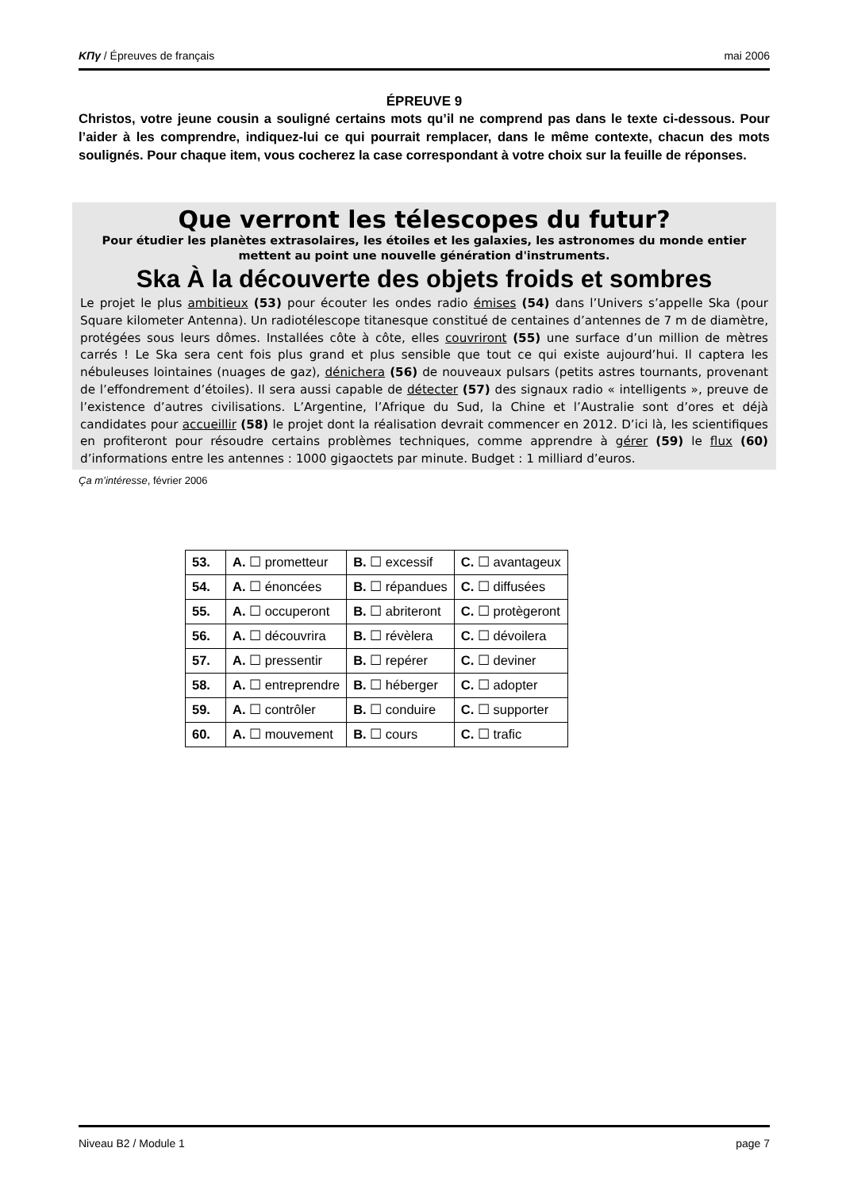ΚΠγ / Épreuves de français mai 2006
ÉPREUVE 9
Christos, votre jeune cousin a souligné certains mots qu’il ne comprend pas dans le texte ci-dessous. Pour l’aider à les comprendre, indiquez-lui ce qui pourrait remplacer, dans le même contexte, chacun des mots soulignés. Pour chaque item, vous cocherez la case correspondant à votre choix sur la feuille de réponses.
Que verront les télescopes du futur?
Pour étudier les planètes extrasolaires, les étoiles et les galaxies, les astronomes du monde entier mettent au point une nouvelle génération d'instruments.
Ska À la découverte des objets froids et sombres
Le projet le plus ambitieux (53) pour écouter les ondes radio émises (54) dans l’Univers s’appelle Ska (pour Square kilometer Antenna). Un radiotélescope titanesque constitué de centaines d’antennes de 7 m de diamètre, protégées sous leurs dômes. Installées côte à côte, elles couvriront (55) une surface d’un million de mètres carrés ! Le Ska sera cent fois plus grand et plus sensible que tout ce qui existe aujourd’hui. Il captera les nébuleuses lointaines (nuages de gaz), dénichera (56) de nouveaux pulsars (petits astres tournants, provenant de l’effondrement d’étoiles). Il sera aussi capable de détecter (57) des signaux radio « intelligents », preuve de l’existence d’autres civilisations. L’Argentine, l’Afrique du Sud, la Chine et l’Australie sont d’ores et déjà candidates pour accueillir (58) le projet dont la réalisation devrait commencer en 2012. D’ici là, les scientifiques en profiteront pour résoudre certains problèmes techniques, comme apprendre à gérer (59) le flux (60) d’informations entre les antennes : 1000 gigaoctets par minute. Budget : 1 milliard d’euros.
Ça m’intéresse, février 2006
| 53. | A. ☐ prometteur | B. ☐ excessif | C. ☐ avantageux |
| 54. | A. ☐ énoncées | B. ☐ répandues | C. ☐ diffusées |
| 55. | A. ☐ occuperont | B. ☐ abriteront | C. ☐ protègeront |
| 56. | A. ☐ découvrira | B. ☐ révèlera | C. ☐ dévoilera |
| 57. | A. ☐ pressentir | B. ☐ repérer | C. ☐ deviner |
| 58. | A. ☐ entreprendre | B. ☐ héberger | C. ☐ adopter |
| 59. | A. ☐ contrôler | B. ☐ conduire | C. ☐ supporter |
| 60. | A. ☐ mouvement | B. ☐ cours | C. ☐ trafic |
Niveau B2 / Module 1 page 7